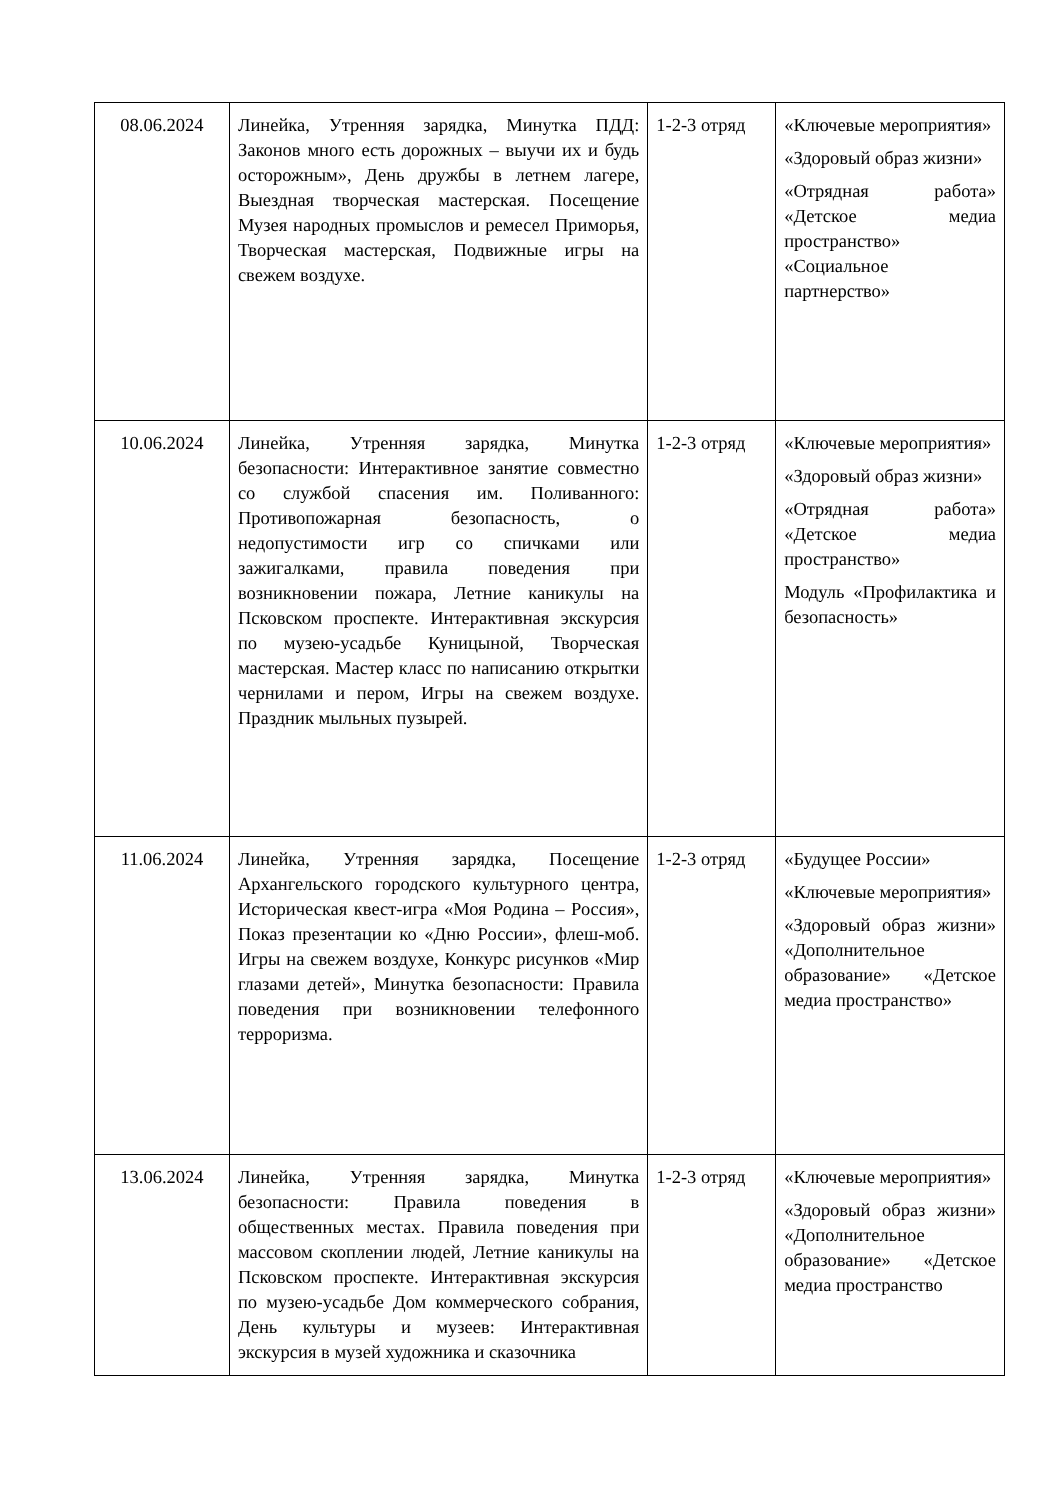| 08.06.2024 | Линейка, Утренняя зарядка, Минутка ПДД: Законов много есть дорожных – выучи их и будь осторожным», День дружбы в летнем лагере, Выездная творческая мастерская. Посещение Музея народных промыслов и ремесел Приморья, Творческая мастерская, Подвижные игры на свежем воздухе. | 1-2-3 отряд | «Ключевые мероприятия» «Здоровый образ жизни» «Отрядная работа» «Детское медиа пространство» «Социальное партнерство» |
| 10.06.2024 | Линейка, Утренняя зарядка, Минутка безопасности: Интерактивное занятие совместно со службой спасения им. Поливанного: Противопожарная безопасность, о недопустимости игр со спичками или зажигалками, правила поведения при возникновении пожара, Летние каникулы на Псковском проспекте. Интерактивная экскурсия по музею-усадьбе Куницыной, Творческая мастерская. Мастер класс по написанию открытки чернилами и пером, Игры на свежем воздухе. Праздник мыльных пузырей. | 1-2-3 отряд | «Ключевые мероприятия» «Здоровый образ жизни» «Отрядная работа» «Детское медиа пространство» Модуль «Профилактика и безопасность» |
| 11.06.2024 | Линейка, Утренняя зарядка, Посещение Архангельского городского культурного центра, Историческая квест-игра «Моя Родина – Россия», Показ презентации ко «Дню России», флеш-моб. Игры на свежем воздухе, Конкурс рисунков «Мир глазами детей», Минутка безопасности: Правила поведения при возникновении телефонного терроризма. | 1-2-3 отряд | «Будущее России» «Ключевые мероприятия» «Здоровый образ жизни» «Дополнительное образование» «Детское медиа пространство» |
| 13.06.2024 | Линейка, Утренняя зарядка, Минутка безопасности: Правила поведения в общественных местах. Правила поведения при массовом скоплении людей, Летние каникулы на Псковском проспекте. Интерактивная экскурсия по музею-усадьбе Дом коммерческого собрания, День культуры и музеев: Интерактивная экскурсия в музей художника и сказочника | 1-2-3 отряд | «Ключевые мероприятия» «Здоровый образ жизни» «Дополнительное образование» «Детское медиа пространство |